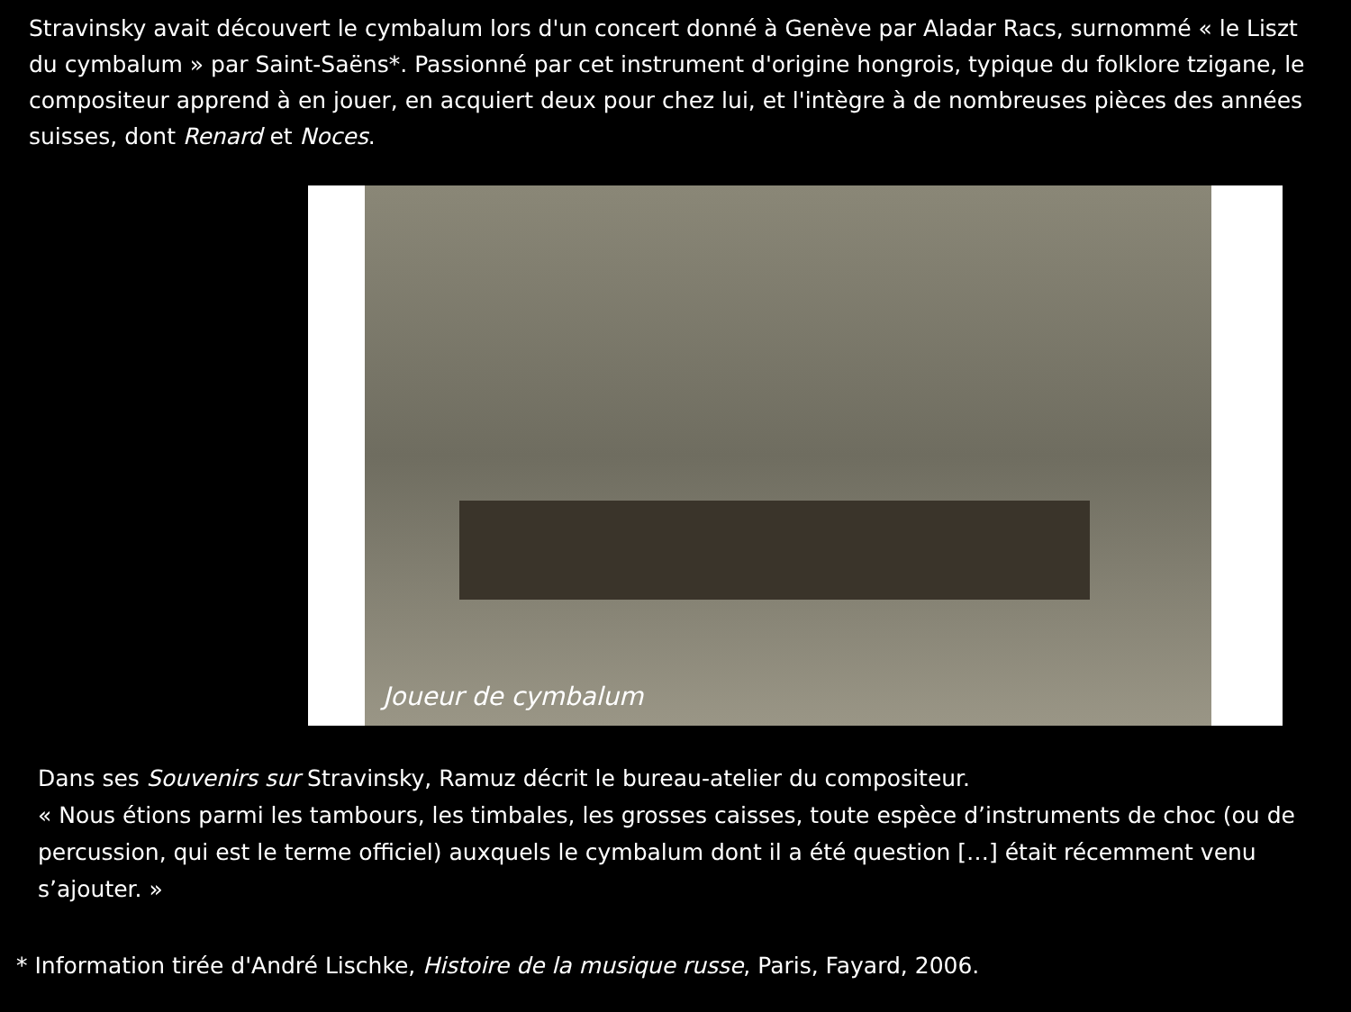Stravinsky avait découvert le cymbalum lors d'un concert donné à Genève par Aladar Racs, surnommé « le Liszt du cymbalum » par Saint-Saëns*. Passionné par cet instrument d'origine hongrois, typique du folklore tzigane, le compositeur apprend à en jouer, en acquiert deux pour chez lui, et l'intègre à de nombreuses pièces des années suisses, dont Renard et Noces.
Joueur de cymbalum
Dans ses Souvenirs sur Stravinsky, Ramuz décrit le bureau-atelier du compositeur.
« Nous étions parmi les tambours, les timbales, les grosses caisses, toute espèce d’instruments de choc (ou de percussion, qui est le terme officiel) auxquels le cymbalum dont il a été question […] était récemment venu s’ajouter. »
* Information tirée d'André Lischke, Histoire de la musique russe, Paris, Fayard, 2006.